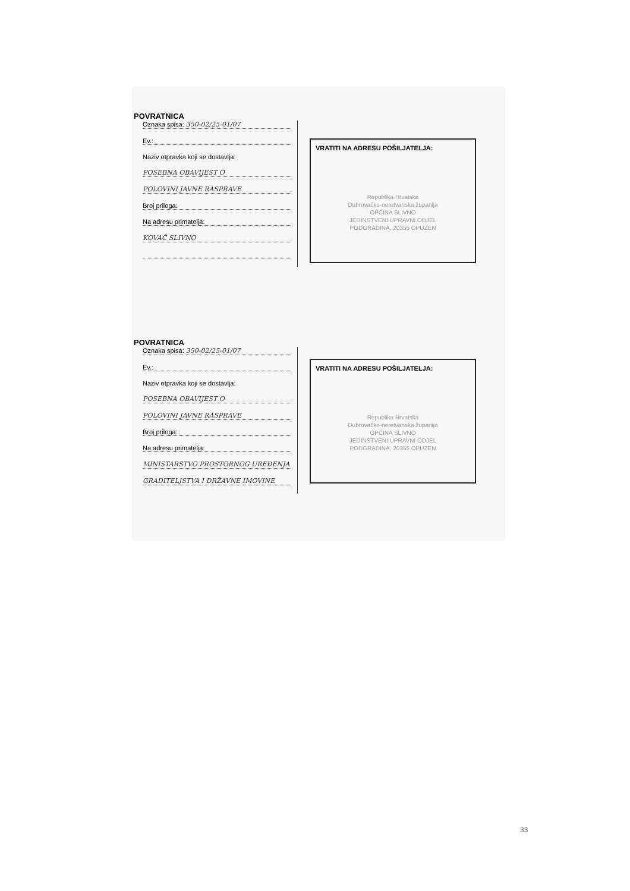POVRATNICA
Oznaka spisa: 350-02/25-01/07
Ev.:
Naziv otpravka koji se dostavlja:
POSEBNA OBAVIJEST O
POLOVINI JAVNE RASPRAVE
Broj priloga:
Na adresu primatelja:
KOVAČ SLIVNO
VRATITI NA ADRESU POŠILJATELJA:
Republika Hrvatska
Dubrovačko-neretvanska županija
OPĆINA SLIVNO
JEDINSTVENI UPRAVNI ODJEL
PODGRADINA, 20355 OPUZEN
POVRATNICA
Oznaka spisa: 350-02/25-01/07
Ev.:
Naziv otpravka koji se dostavlja:
POSEBNA OBAVIJEST O
POLOVINI JAVNE RASPRAVE
Broj priloga:
Na adresu primatelja:
MINISTARSTVO PROSTORNOG UREĐENJA
GRADITELJSTVA I DRŽAVNE IMOVINE
VRATITI NA ADRESU POŠILJATELJA:
Republika Hrvatska
Dubrovačko-neretvanska županija
OPĆINA SLIVNO
JEDINSTVENI UPRAVNI ODJEL
PODGRADINA, 20355 OPUZEN
33